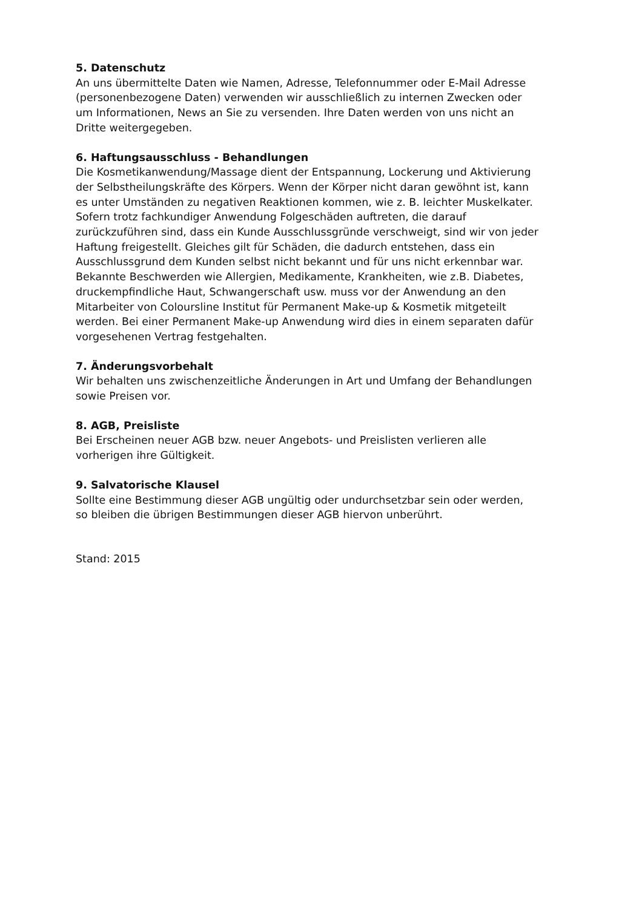5. Datenschutz
An uns übermittelte Daten wie Namen, Adresse, Telefonnummer oder E-Mail Adresse
(personenbezogene Daten) verwenden wir ausschließlich zu internen Zwecken oder
um Informationen, News an Sie zu versenden. Ihre Daten werden von uns nicht an
Dritte weitergegeben.
6. Haftungsausschluss - Behandlungen
Die Kosmetikanwendung/Massage dient der Entspannung, Lockerung und Aktivierung
der Selbstheilungskräfte des Körpers. Wenn der Körper nicht daran gewöhnt ist, kann
es unter Umständen zu negativen Reaktionen kommen, wie z. B. leichter Muskelkater.
Sofern trotz fachkundiger Anwendung Folgeschäden auftreten, die darauf
zurückzuführen sind, dass ein Kunde Ausschlussgründe verschweigt, sind wir von jeder
Haftung freigestellt. Gleiches gilt für Schäden, die dadurch entstehen, dass ein
Ausschlussgrund dem Kunden selbst nicht bekannt und für uns nicht erkennbar war.
Bekannte Beschwerden wie Allergien, Medikamente, Krankheiten, wie z.B. Diabetes,
druckempfindliche Haut, Schwangerschaft usw. muss vor der Anwendung an den
Mitarbeiter von Coloursline Institut für Permanent Make-up & Kosmetik mitgeteilt
werden. Bei einer Permanent Make-up Anwendung wird dies in einem separaten dafür
vorgesehenen Vertrag festgehalten.
7. Änderungsvorbehalt
Wir behalten uns zwischenzeitliche Änderungen in Art und Umfang der Behandlungen
sowie Preisen vor.
8. AGB, Preisliste
Bei Erscheinen neuer AGB bzw. neuer Angebots- und Preislisten verlieren alle
vorherigen ihre Gültigkeit.
9. Salvatorische Klausel
Sollte eine Bestimmung dieser AGB ungültig oder undurchsetzbar sein oder werden,
so bleiben die übrigen Bestimmungen dieser AGB hiervon unberührt.
Stand: 2015